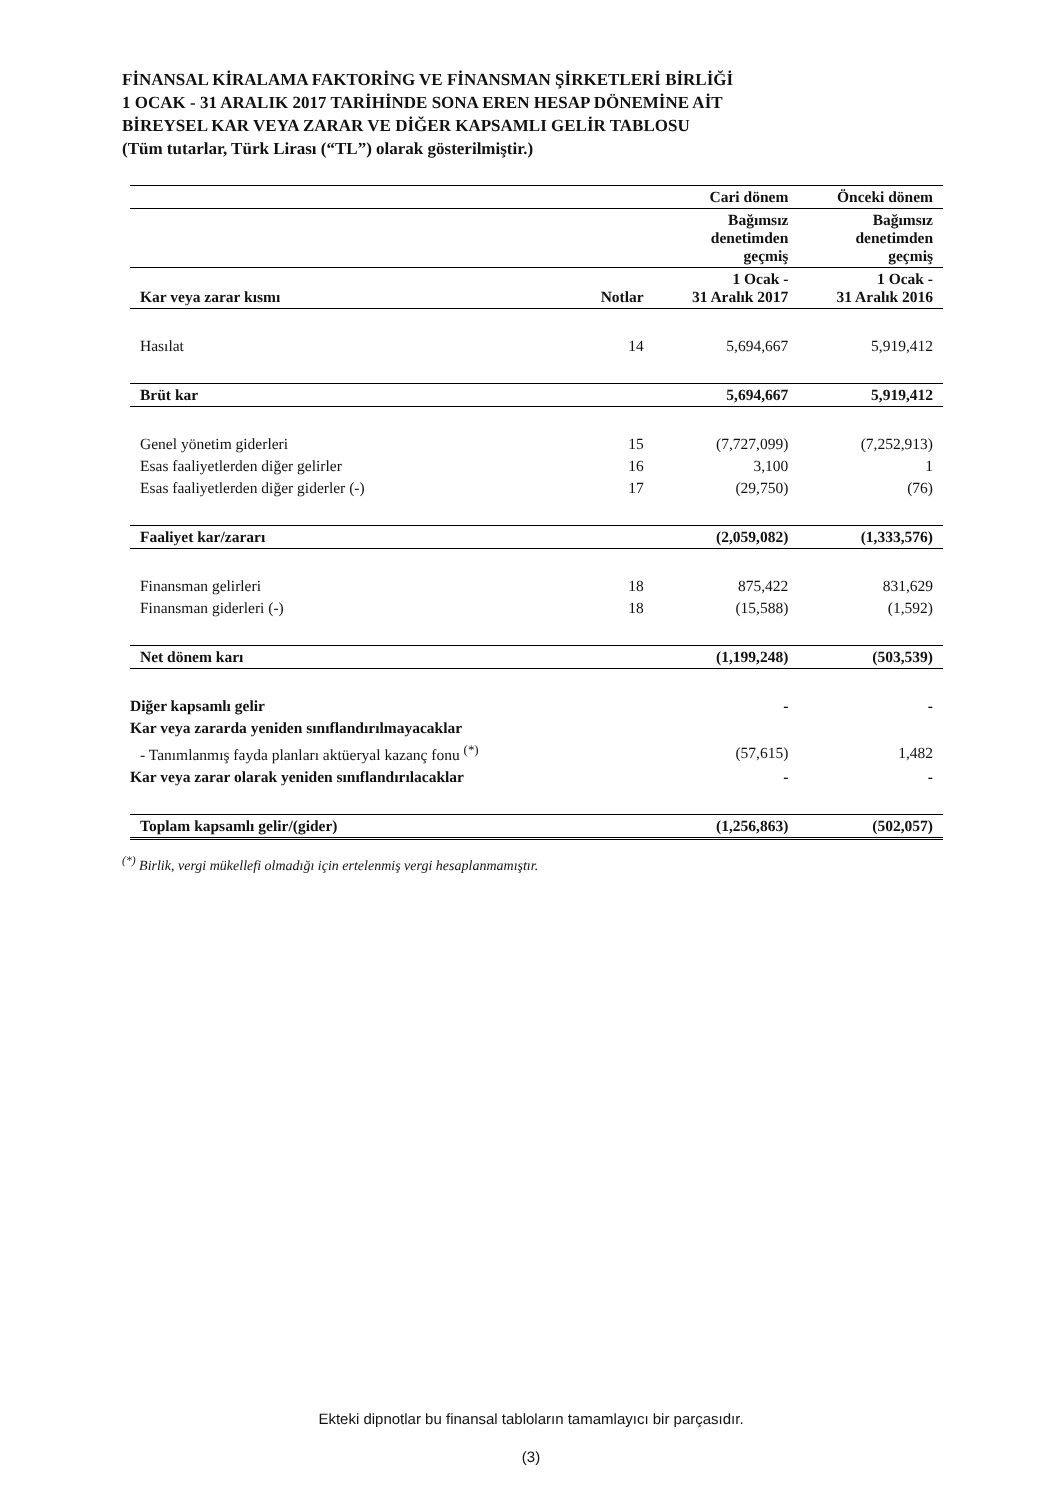FİNANSAL KİRALAMA FAKTORİNG VE FİNANSMAN ŞİRKETLERİ BİRLİĞİ
1 OCAK - 31 ARALIK 2017 TARİHİNDE SONA EREN HESAP DÖNEMİNE AİT
BİREYSEL KAR VEYA ZARAR VE DİĞER KAPSAMLI GELİR TABLOSU
(Tüm tutarlar, Türk Lirası (“TL”) olarak gösterilmiştir.)
| | | Cari dönem | Önceki dönem |
| --- | --- | --- | --- |
| | | Bağımsız denetimden geçmiş | Bağımsız denetimden geçmiş |
| Kar veya zarar kısmı | Notlar | 1 Ocak - 31 Aralık 2017 | 1 Ocak - 31 Aralık 2016 |
| Hasılat | 14 | 5,694,667 | 5,919,412 |
| Brüt kar | | 5,694,667 | 5,919,412 |
| Genel yönetim giderleri | 15 | (7,727,099) | (7,252,913) |
| Esas faaliyetlerden diğer gelirler | 16 | 3,100 | 1 |
| Esas faaliyetlerden diğer giderler (-) | 17 | (29,750) | (76) |
| Faaliyet kar/zararı | | (2,059,082) | (1,333,576) |
| Finansman gelirleri | 18 | 875,422 | 831,629 |
| Finansman giderleri (-) | 18 | (15,588) | (1,592) |
| Net dönem karı | | (1,199,248) | (503,539) |
| Diğer kapsamlı gelir | | - | - |
| Kar veya zararda yeniden sınıflandırılmayacaklar | | | |
| - Tanımlanmış fayda planları aktüeryal kazanç fonu <sup>(*)</sup> | | (57,615) | 1,482 |
| Kar veya zarar olarak yeniden sınıflandırılacaklar | | - | - |
| Toplam kapsamlı gelir/(gider) | | (1,256,863) | (502,057) |
<sup>(*)</sup> Birlik, vergi mükellefi olmadığı için ertelenmiş vergi hesaplanmamıştır.
Ekteki dipnotlar bu finansal tabloların tamamlayıcı bir parçasıdır.
(3)